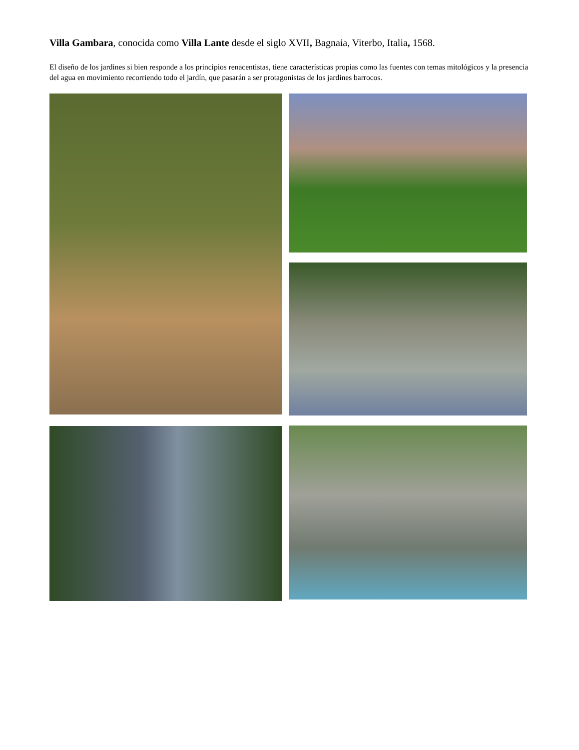Villa Gambara, conocida como Villa Lante desde el siglo XVII, Bagnaia, Viterbo, Italia, 1568.
El diseño de los jardines si bien responde a los principios renacentistas, tiene características propias como las fuentes con temas mitológicos y la presencia del agua en movimiento recorriendo todo el jardín, que pasarán a ser protagonistas de los jardines barrocos.